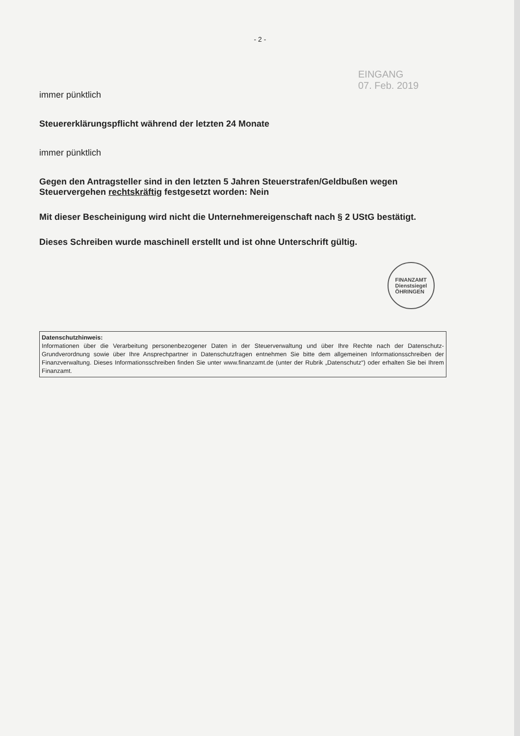- 2 -
EINGANG
07. Feb. 2019
immer pünktlich
Steuererklärungspflicht während der letzten 24 Monate
immer pünktlich
Gegen den Antragsteller sind in den letzten 5 Jahren Steuerstrafen/Geldbußen wegen Steuervergehen rechtskräftig festgesetzt worden: Nein
Mit dieser Bescheinigung wird nicht die Unternehmereigenschaft nach § 2 UStG bestätigt.
Dieses Schreiben wurde maschinell erstellt und ist ohne Unterschrift gültig.
FINANZAMT
Dienstsiegel
ÖHRINGEN
Datenschutzhinweis:
Informationen über die Verarbeitung personenbezogener Daten in der Steuerverwaltung und über Ihre Rechte nach der Datenschutz-Grundverordnung sowie über Ihre Ansprechpartner in Datenschutzfragen entnehmen Sie bitte dem allgemeinen Informationsschreiben der Finanzverwaltung. Dieses Informationsschreiben finden Sie unter www.finanzamt.de (unter der Rubrik „Datenschutz“) oder erhalten Sie bei Ihrem Finanzamt.